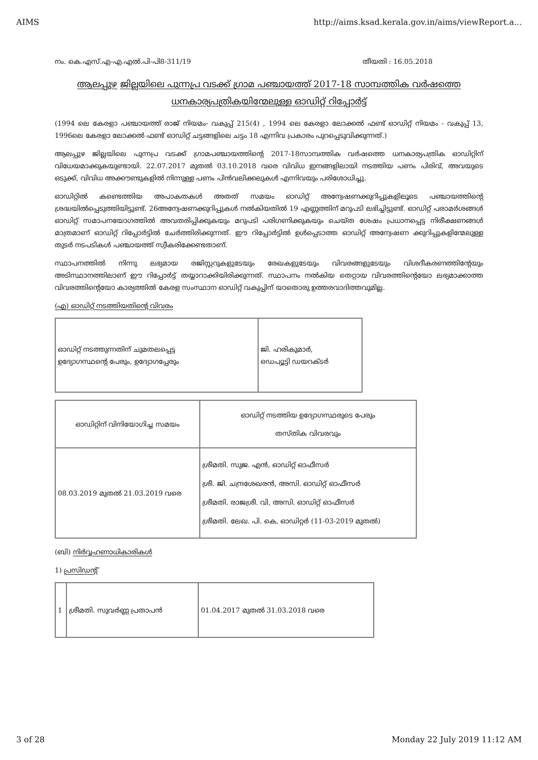AIMS http://aims.ksad.kerala.gov.in/aims/viewReport.a...
നം. കെ.എസ്.എ-എ.എൽ.പി-പി8-311/19 തീയതി : 16.05.2018
ആലപ്പുഴ ജില്ലയിലെ പുന്നപ്ര വടക്ക് ഗ്രാമ പഞ്ചായത്ത് 2017-18 സാമ്പത്തിക വർഷത്തെ
ധനകാര്യപത്രികയിന്മേലുള്ള ഓഡിറ്റ് റിപ്പോർട്ട്
(1994 ലെ കേരളാ പഞ്ചായത്ത് രാജ് നിയമം- വകുപ്പ് 215(4) , 1994 ലെ കേരളാ ലോക്കൽ ഫണ്ട് ഓഡിറ്റ് നിയമം - വകുപ്പ് 13, 1996ലെ കേരളാ ലോക്കൽ ഫണ്ട് ഓഡിറ്റ് ചട്ടങ്ങളിലെ ചട്ടം 18 എന്നിവ പ്രകാരം പുറപ്പെടുവിക്കുന്നത്.)
ആലപ്പുഴ ജില്ലയിലെ പുന്നപ്ര വടക്ക് ഗ്രാമപഞ്ചായത്തിന്റെ 2017-18സാമ്പത്തിക വർഷത്തെ ധനകാര്യപത്രിക ഓഡിറ്റിന് വിധേയമാക്കുകയുണ്ടായി. 22.07.2017 മുതൽ 03.10.2018 വരെ വിവിധ ഇനങ്ങളിലായി നടത്തിയ പണം പിരിവ്, അവയുടെ ഒടുക്ക്, വിവിധ അക്കൗണ്ടുകളിൽ നിന്നുള്ള പണം പിൻവലിക്കലുകൾ എന്നിവയും പരിശോധിച്ചു.
ഓഡിറ്റിൽ കണ്ടെത്തിയ അപാകതകൾ അതത് സമയം ഓഡിറ്റ് അന്വേഷണക്കുറിപ്പുകളിലൂടെ പഞ്ചായത്തിന്റെ ശ്രദ്ധയിൽപ്പെടുത്തിയിട്ടുണ്ട്. 26അന്വേഷണക്കുറിപ്പുകൾ നൽകിയതിൽ 19 എണ്ണത്തിന് മറുപടി ലഭിച്ചിട്ടുണ്ട്. ഓഡിറ്റ് പരാമർശങ്ങൾ ഓഡിറ്റ് സമാപനയോഗത്തിൽ അവതരിപ്പിക്കുകയും മറുപടി പരിഗണിക്കുകയും ചെയ്ത ശേഷം പ്രധാനപ്പെട്ട നിരീക്ഷണങ്ങൾ മാത്രമാണ് ഓഡിറ്റ് റിപ്പോർട്ടിൽ ചേർത്തിരിക്കുന്നത്. ഈ റിപ്പോർട്ടിൽ ഉൾപ്പെടാത്ത ഓഡിറ്റ് അന്വേഷണ ക്കുറിപ്പുകളിന്മേലുള്ള തുടർ നടപടികൾ പഞ്ചായത്ത് സ്വീകരിക്കേണ്ടതാണ്.
സ്ഥാപനത്തിൽ നിന്നു ലഭ്യമായ രജിസ്റ്ററുകളുടേയും രേഖകളുടേയും വിവരങ്ങളുടേയും വിശദീകരണത്തിന്റേയും അടിസ്ഥാനത്തിലാണ് ഈ റിപ്പോർട്ട് തയ്യാറാക്കിയിരിക്കുന്നത്. സ്ഥാപനം നൽകിയ തെറ്റായ വിവരത്തിന്റെയോ ലഭ്യമാക്കാത്ത വിവരത്തിന്റെയോ കാര്യത്തിൽ കേരള സംസ്ഥാന ഓഡിറ്റ് വകുപ്പിന് യാതൊരു ഉത്തരവാദിത്തവുമില്ല.
(എ) ഓഡിറ്റ് നടത്തിയതിന്റെ വിവരം
| ഓഡിറ്റ് നടത്തുന്നതിന് ചുമതലപ്പെട്ട ഉദ്യോഗസ്ഥന്റെ പേരും, ഉദ്യോഗപ്പേരും | ജി. ഹരികുമാർ, ഡെപ്യൂട്ടി ഡയറക്ടർ |
| ഓഡിറ്റിന് വിനിയോഗിച്ച സമയം | ഓഡിറ്റ് നടത്തിയ ഉദ്യോഗസ്ഥരുടെ പേരും തസ്തിക വിവരവും |
| 08.03.2019 മുതൽ 21.03.2019 വരെ | ശ്രീമതി. സുജ. എൻ, ഓഡിറ്റ് ഓഫീസർ ശ്രീ. ജി. ചന്ദ്രശേഖരൻ, അസി. ഓഡിറ്റ് ഓഫീസർ ശ്രീമതി. രാജശ്രീ. വി, അസി. ഓഡിറ്റ് ഓഫീസർ ശ്രീമതി. ലേഖ. പി. കെ, ഓഡിറ്റർ (11-03-2019 മുതൽ) |
(ബി) നിർവ്വഹണാധികാരികൾ
1) പ്രസിഡന്റ്
| 1 | ശ്രീമതി. സുവർണ്ണ പ്രതാപൻ | 01.04.2017 മുതൽ 31.03.2018 വരെ |
3 of 28 Monday 22 July 2019 11:12 AM